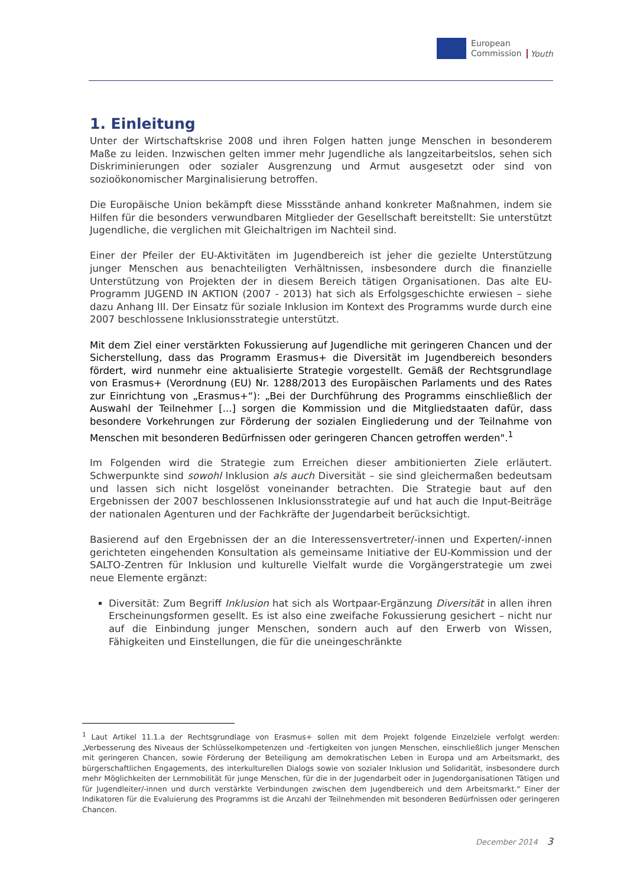European
Commission
Youth
1. Einleitung
Unter der Wirtschaftskrise 2008 und ihren Folgen hatten junge Menschen in besonderem Maße zu leiden. Inzwischen gelten immer mehr Jugendliche als langzeitarbeitslos, sehen sich Diskriminierungen oder sozialer Ausgrenzung und Armut ausgesetzt oder sind von sozioökonomischer Marginalisierung betroffen.
Die Europäische Union bekämpft diese Missstände anhand konkreter Maßnahmen, indem sie Hilfen für die besonders verwundbaren Mitglieder der Gesellschaft bereitstellt: Sie unterstützt Jugendliche, die verglichen mit Gleichaltrigen im Nachteil sind.
Einer der Pfeiler der EU-Aktivitäten im Jugendbereich ist jeher die gezielte Unterstützung junger Menschen aus benachteiligten Verhältnissen, insbesondere durch die finanzielle Unterstützung von Projekten der in diesem Bereich tätigen Organisationen. Das alte EU-Programm JUGEND IN AKTION (2007 - 2013) hat sich als Erfolgsgeschichte erwiesen – siehe dazu Anhang III. Der Einsatz für soziale Inklusion im Kontext des Programms wurde durch eine 2007 beschlossene Inklusionsstrategie unterstützt.
Mit dem Ziel einer verstärkten Fokussierung auf Jugendliche mit geringeren Chancen und der Sicherstellung, dass das Programm Erasmus+ die Diversität im Jugendbereich besonders fördert, wird nunmehr eine aktualisierte Strategie vorgestellt. Gemäß der Rechtsgrundlage von Erasmus+ (Verordnung (EU) Nr. 1288/2013 des Europäischen Parlaments und des Rates zur Einrichtung von „Erasmus+“): „Bei der Durchführung des Programms einschließlich der Auswahl der Teilnehmer [...] sorgen die Kommission und die Mitgliedstaaten dafür, dass besondere Vorkehrungen zur Förderung der sozialen Eingliederung und der Teilnahme von Menschen mit besonderen Bedürfnissen oder geringeren Chancen getroffen werden".<sup>1</sup>
Im Folgenden wird die Strategie zum Erreichen dieser ambitionierten Ziele erläutert. Schwerpunkte sind sowohl Inklusion als auch Diversität – sie sind gleichermaßen bedeutsam und lassen sich nicht losgelöst voneinander betrachten. Die Strategie baut auf den Ergebnissen der 2007 beschlossenen Inklusionsstrategie auf und hat auch die Input-Beiträge der nationalen Agenturen und der Fachkräfte der Jugendarbeit berücksichtigt.
Basierend auf den Ergebnissen der an die Interessensvertreter/-innen und Experten/-innen gerichteten eingehenden Konsultation als gemeinsame Initiative der EU-Kommission und der SALTO-Zentren für Inklusion und kulturelle Vielfalt wurde die Vorgängerstrategie um zwei neue Elemente ergänzt:
Diversität: Zum Begriff Inklusion hat sich als Wortpaar-Ergänzung Diversität in allen ihren Erscheinungsformen gesellt. Es ist also eine zweifache Fokussierung gesichert – nicht nur auf die Einbindung junger Menschen, sondern auch auf den Erwerb von Wissen, Fähigkeiten und Einstellungen, die für die uneingeschränkte
<sup>1</sup> Laut Artikel 11.1.a der Rechtsgrundlage von Erasmus+ sollen mit dem Projekt folgende Einzelziele verfolgt werden: „Verbesserung des Niveaus der Schlüsselkompetenzen und -fertigkeiten von jungen Menschen, einschließlich junger Menschen mit geringeren Chancen, sowie Förderung der Beteiligung am demokratischen Leben in Europa und am Arbeitsmarkt, des bürgerschaftlichen Engagements, des interkulturellen Dialogs sowie von sozialer Inklusion und Solidarität, insbesondere durch mehr Möglichkeiten der Lernmobilität für junge Menschen, für die in der Jugendarbeit oder in Jugendorganisationen Tätigen und für Jugendleiter/-innen und durch verstärkte Verbindungen zwischen dem Jugendbereich und dem Arbeitsmarkt." Einer der Indikatoren für die Evaluierung des Programms ist die Anzahl der Teilnehmenden mit besonderen Bedürfnissen oder geringeren Chancen.
December 2014 3